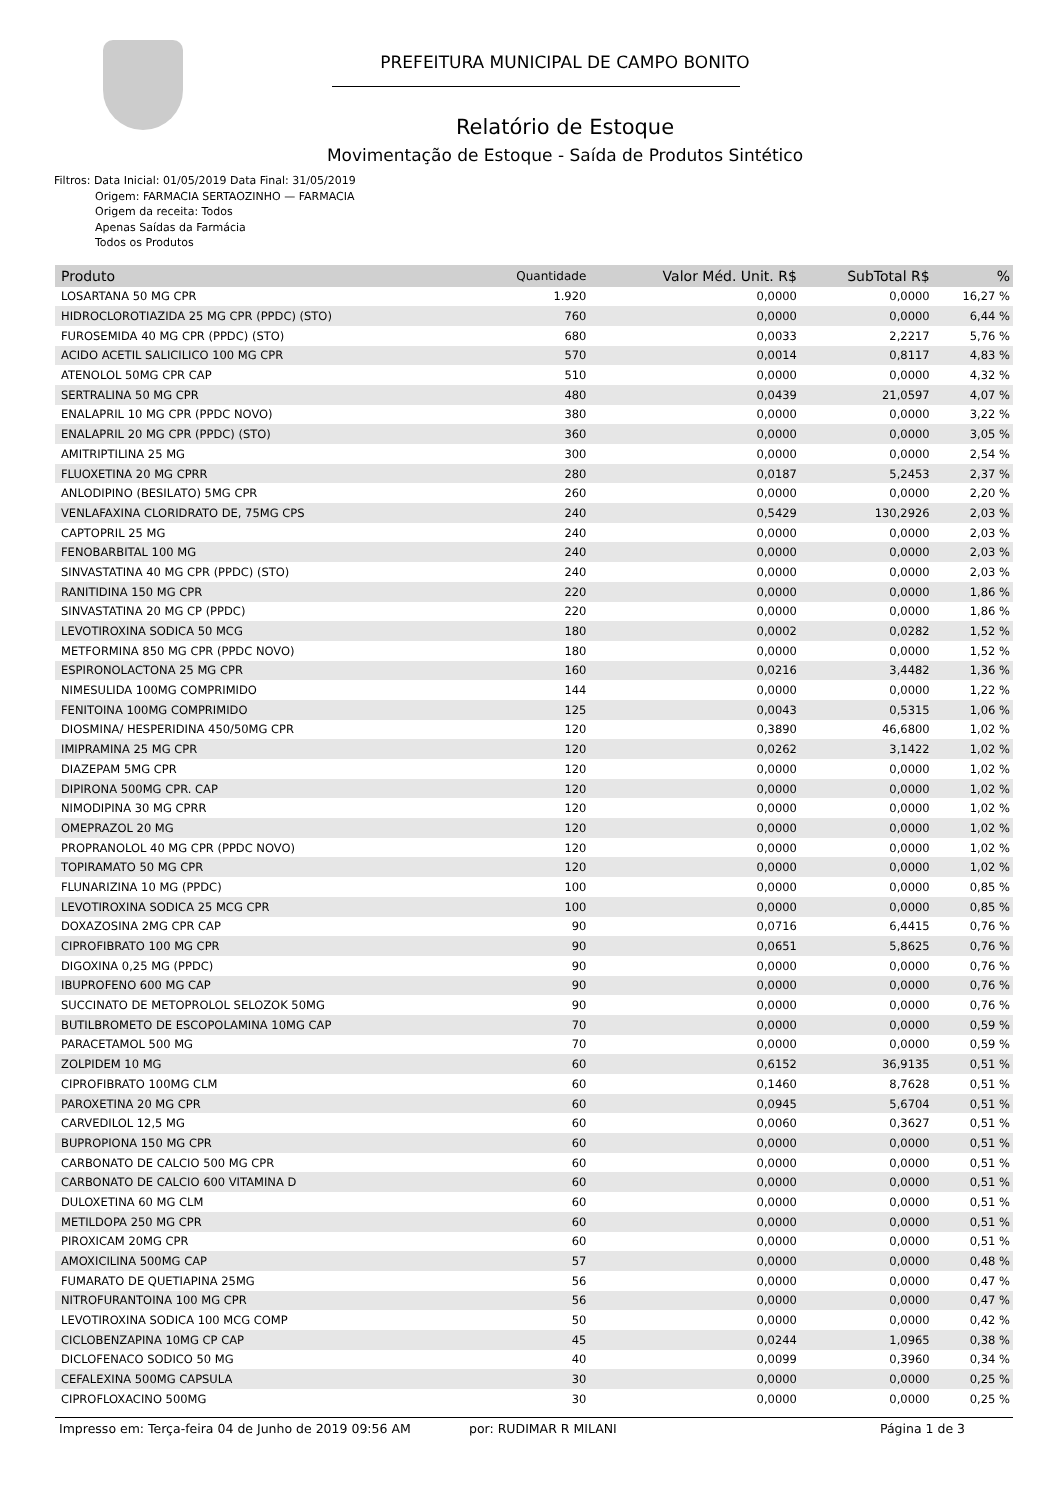PREFEITURA MUNICIPAL DE CAMPO BONITO
Relatório de Estoque
Movimentação de Estoque - Saída de Produtos Sintético
Filtros: Data Inicial: 01/05/2019 Data Final: 31/05/2019
Origem: FARMACIA SERTAOZINHO — FARMACIA
Origem da receita: Todos
Apenas Saídas da Farmácia
Todos os Produtos
| Produto | Quantidade | Valor Méd. Unit. R$ | SubTotal R$ | % |
| --- | --- | --- | --- | --- |
| LOSARTANA 50 MG CPR | 1.920 | 0,0000 | 0,0000 | 16,27 % |
| HIDROCLOROTIAZIDA 25 MG CPR (PPDC) (STO) | 760 | 0,0000 | 0,0000 | 6,44 % |
| FUROSEMIDA 40 MG CPR (PPDC) (STO) | 680 | 0,0033 | 2,2217 | 5,76 % |
| ACIDO ACETIL SALICILICO 100 MG CPR | 570 | 0,0014 | 0,8117 | 4,83 % |
| ATENOLOL 50MG CPR CAP | 510 | 0,0000 | 0,0000 | 4,32 % |
| SERTRALINA 50 MG CPR | 480 | 0,0439 | 21,0597 | 4,07 % |
| ENALAPRIL 10 MG CPR (PPDC NOVO) | 380 | 0,0000 | 0,0000 | 3,22 % |
| ENALAPRIL 20 MG CPR (PPDC) (STO) | 360 | 0,0000 | 0,0000 | 3,05 % |
| AMITRIPTILINA 25 MG | 300 | 0,0000 | 0,0000 | 2,54 % |
| FLUOXETINA 20 MG CPRR | 280 | 0,0187 | 5,2453 | 2,37 % |
| ANLODIPINO (BESILATO) 5MG CPR | 260 | 0,0000 | 0,0000 | 2,20 % |
| VENLAFAXINA CLORIDRATO DE, 75MG CPS | 240 | 0,5429 | 130,2926 | 2,03 % |
| CAPTOPRIL 25 MG | 240 | 0,0000 | 0,0000 | 2,03 % |
| FENOBARBITAL 100 MG | 240 | 0,0000 | 0,0000 | 2,03 % |
| SINVASTATINA 40 MG CPR (PPDC) (STO) | 240 | 0,0000 | 0,0000 | 2,03 % |
| RANITIDINA 150 MG CPR | 220 | 0,0000 | 0,0000 | 1,86 % |
| SINVASTATINA 20 MG CP (PPDC) | 220 | 0,0000 | 0,0000 | 1,86 % |
| LEVOTIROXINA SODICA 50 MCG | 180 | 0,0002 | 0,0282 | 1,52 % |
| METFORMINA 850 MG CPR (PPDC NOVO) | 180 | 0,0000 | 0,0000 | 1,52 % |
| ESPIRONOLACTONA 25 MG CPR | 160 | 0,0216 | 3,4482 | 1,36 % |
| NIMESULIDA 100MG COMPRIMIDO | 144 | 0,0000 | 0,0000 | 1,22 % |
| FENITOINA 100MG COMPRIMIDO | 125 | 0,0043 | 0,5315 | 1,06 % |
| DIOSMINA/ HESPERIDINA 450/50MG CPR | 120 | 0,3890 | 46,6800 | 1,02 % |
| IMIPRAMINA 25 MG CPR | 120 | 0,0262 | 3,1422 | 1,02 % |
| DIAZEPAM 5MG CPR | 120 | 0,0000 | 0,0000 | 1,02 % |
| DIPIRONA 500MG CPR. CAP | 120 | 0,0000 | 0,0000 | 1,02 % |
| NIMODIPINA 30 MG CPRR | 120 | 0,0000 | 0,0000 | 1,02 % |
| OMEPRAZOL 20 MG | 120 | 0,0000 | 0,0000 | 1,02 % |
| PROPRANOLOL 40 MG CPR (PPDC NOVO) | 120 | 0,0000 | 0,0000 | 1,02 % |
| TOPIRAMATO 50 MG CPR | 120 | 0,0000 | 0,0000 | 1,02 % |
| FLUNARIZINA 10 MG (PPDC) | 100 | 0,0000 | 0,0000 | 0,85 % |
| LEVOTIROXINA SODICA 25 MCG CPR | 100 | 0,0000 | 0,0000 | 0,85 % |
| DOXAZOSINA 2MG CPR CAP | 90 | 0,0716 | 6,4415 | 0,76 % |
| CIPROFIBRATO 100 MG CPR | 90 | 0,0651 | 5,8625 | 0,76 % |
| DIGOXINA 0,25 MG (PPDC) | 90 | 0,0000 | 0,0000 | 0,76 % |
| IBUPROFENO 600 MG CAP | 90 | 0,0000 | 0,0000 | 0,76 % |
| SUCCINATO DE METOPROLOL SELOZOK 50MG | 90 | 0,0000 | 0,0000 | 0,76 % |
| BUTILBROMETO DE ESCOPOLAMINA 10MG CAP | 70 | 0,0000 | 0,0000 | 0,59 % |
| PARACETAMOL 500 MG | 70 | 0,0000 | 0,0000 | 0,59 % |
| ZOLPIDEM 10 MG | 60 | 0,6152 | 36,9135 | 0,51 % |
| CIPROFIBRATO 100MG CLM | 60 | 0,1460 | 8,7628 | 0,51 % |
| PAROXETINA 20 MG CPR | 60 | 0,0945 | 5,6704 | 0,51 % |
| CARVEDILOL 12,5 MG | 60 | 0,0060 | 0,3627 | 0,51 % |
| BUPROPIONA 150 MG CPR | 60 | 0,0000 | 0,0000 | 0,51 % |
| CARBONATO DE CALCIO 500 MG CPR | 60 | 0,0000 | 0,0000 | 0,51 % |
| CARBONATO DE CALCIO 600 VITAMINA D | 60 | 0,0000 | 0,0000 | 0,51 % |
| DULOXETINA 60 MG CLM | 60 | 0,0000 | 0,0000 | 0,51 % |
| METILDOPA 250 MG CPR | 60 | 0,0000 | 0,0000 | 0,51 % |
| PIROXICAM 20MG CPR | 60 | 0,0000 | 0,0000 | 0,51 % |
| AMOXICILINA 500MG CAP | 57 | 0,0000 | 0,0000 | 0,48 % |
| FUMARATO DE QUETIAPINA 25MG | 56 | 0,0000 | 0,0000 | 0,47 % |
| NITROFURANTOINA 100 MG CPR | 56 | 0,0000 | 0,0000 | 0,47 % |
| LEVOTIROXINA SODICA 100 MCG COMP | 50 | 0,0000 | 0,0000 | 0,42 % |
| CICLOBENZAPINA 10MG CP CAP | 45 | 0,0244 | 1,0965 | 0,38 % |
| DICLOFENACO SODICO 50 MG | 40 | 0,0099 | 0,3960 | 0,34 % |
| CEFALEXINA 500MG CAPSULA | 30 | 0,0000 | 0,0000 | 0,25 % |
| CIPROFLOXACINO 500MG | 30 | 0,0000 | 0,0000 | 0,25 % |
Impresso em: Terça-feira 04 de Junho de 2019 09:56 AM por: RUDIMAR R MILANI Página 1 de 3